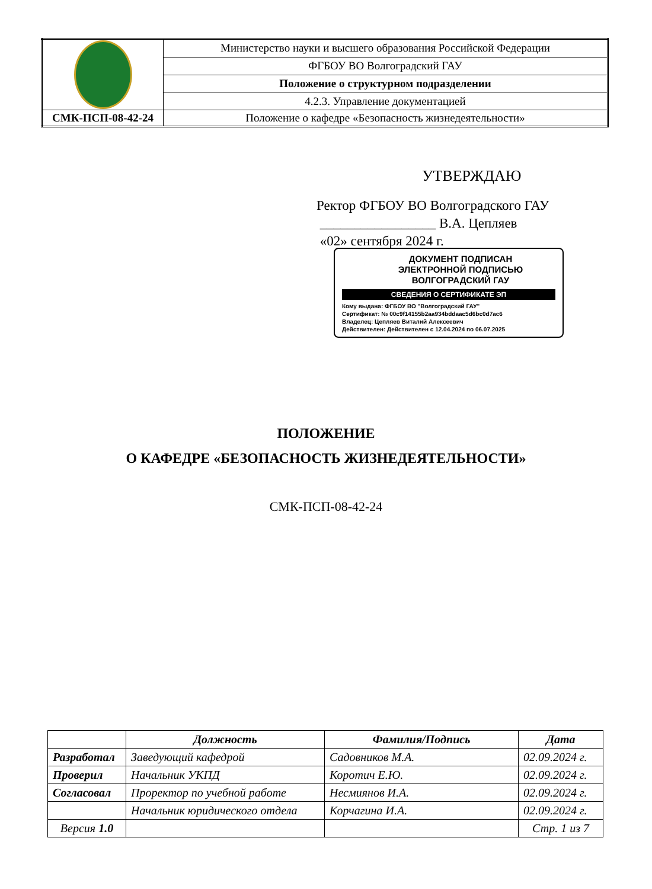| | Министерство науки и высшего образования Российской Федерации |
| | ФГБОУ ВО Волгоградский ГАУ |
| | Положение о структурном подразделении |
| | 4.2.3. Управление документацией |
| СМК-ПСП-08-42-24 | Положение о кафедре «Безопасность жизнедеятельности» |
УТВЕРЖДАЮ
Ректор ФГБОУ ВО Волгоградского ГАУ
_________________ В.А. Цепляев
«02» сентября 2024 г.
ДОКУМЕНТ ПОДПИСАН
ЭЛЕКТРОННОЙ ПОДПИСЬЮ
ВОЛГОГРАДСКИЙ ГАУ
СВЕДЕНИЯ О СЕРТИФИКАТЕ ЭП
Кому выдана: ФГБОУ ВО "Волгоградский ГАУ"
Сертификат: № 00c9f14155b2aa934bddaac5d6bc0d7ac6
Владелец: Цепляев Виталий Алексеевич
Действителен: Действителен с 12.04.2024 по 06.07.2025
ПОЛОЖЕНИЕ
О КАФЕДРЕ «БЕЗОПАСНОСТЬ ЖИЗНЕДЕЯТЕЛЬНОСТИ»
СМК-ПСП-08-42-24
| | Должность | Фамилия/Подпись | Дата |
| --- | --- | --- | --- |
| Разработал | Заведующий кафедрой | Садовников М.А. | 02.09.2024 г. |
| Проверил | Начальник УКПД | Коротич Е.Ю. | 02.09.2024 г. |
| Согласовал | Проректор по учебной работе | Несмиянов И.А. | 02.09.2024 г. |
| | Начальник юридического отдела | Корчагина И.А. | 02.09.2024 г. |
| Версия 1.0 | | | Стр. 1 из 7 |